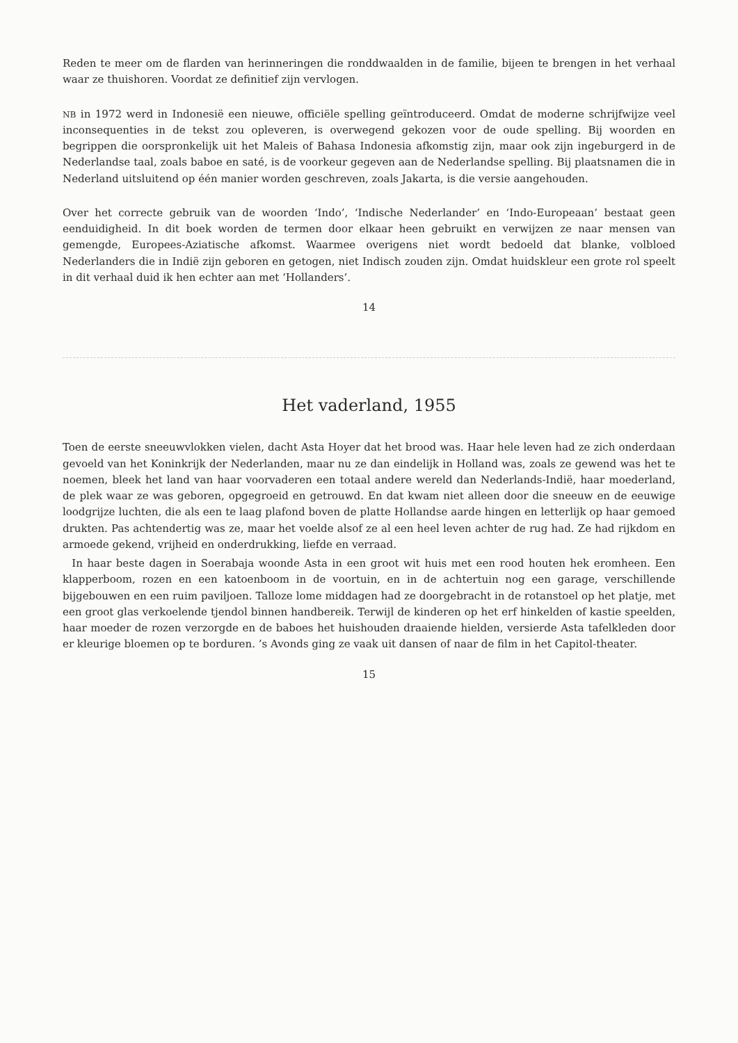Reden te meer om de flarden van herinneringen die rond­dwaalden in de familie, bijeen te brengen in het verhaal waar ze thuishoren. Voordat ze definitief zijn vervlogen.
NB in 1972 werd in Indonesië een nieuwe, officiële spelling geïntroduceerd. Omdat de moderne schrijfwijze veel inconse­quenties in de tekst zou opleveren, is overwegend gekozen voor de oude spelling. Bij woorden en begrippen die oorspronkelijk uit het Maleis of Bahasa Indonesia afkomstig zijn, maar ook zijn ingeburgerd in de Nederlandse taal, zoals baboe en saté, is de voorkeur gegeven aan de Nederlandse spelling. Bij plaatsna­men die in Nederland uitsluitend op één manier worden ge­schreven, zoals Jakarta, is die versie aangehouden.
Over het correcte gebruik van de woorden ‘Indo’, ‘Indische Ne­derlander’ en ‘Indo-Europeaan’ bestaat geen eenduidigheid. In dit boek worden de termen door elkaar heen gebruikt en verwij­zen ze naar mensen van gemengde, Europees-Aziatische af­komst. Waarmee overigens niet wordt bedoeld dat blanke, vol­bloed Nederlanders die in Indië zijn geboren en getogen, niet Indisch zouden zijn. Omdat huidskleur een grote rol speelt in dit verhaal duid ik hen echter aan met ‘Hollanders’.
14
Het vaderland, 1955
Toen de eerste sneeuwvlokken vielen, dacht Asta Hoyer dat het brood was. Haar hele leven had ze zich onderdaan gevoeld van het Koninkrijk der Nederlanden, maar nu ze dan eindelijk in Holland was, zoals ze gewend was het te noemen, bleek het land van haar voorvaderen een totaal an­dere wereld dan Nederlands-Indië, haar moederland, de plek waar ze was geboren, opgegroeid en getrouwd. En dat kwam niet alleen door die sneeuw en de eeuwige loodgrijze luchten, die als een te laag plafond boven de platte Holland­se aarde hingen en letterlijk op haar gemoed drukten. Pas achtendertig was ze, maar het voelde alsof ze al een heel le­ven achter de rug had. Ze had rijkdom en armoede gekend, vrijheid en onderdrukking, liefde en verraad.
In haar beste dagen in Soerabaja woonde Asta in een groot wit huis met een rood houten hek eromheen. Een klapperboom, rozen en een katoenboom in de voortuin, en in de achtertuin nog een garage, verschillende bijgebou­wen en een ruim paviljoen. Talloze lome middagen had ze doorgebracht in de rotanstoel op het platje, met een groot glas verkoelende tjendol binnen handbereik. Terwijl de kinderen op het erf hinkelden of kastie speelden, haar moe­der de rozen verzorgde en de baboes het huishouden draai­ende hielden, versierde Asta tafelkleden door er kleurige bloemen op te borduren. ’s Avonds ging ze vaak uit dansen of naar de film in het Capitol-theater.
15